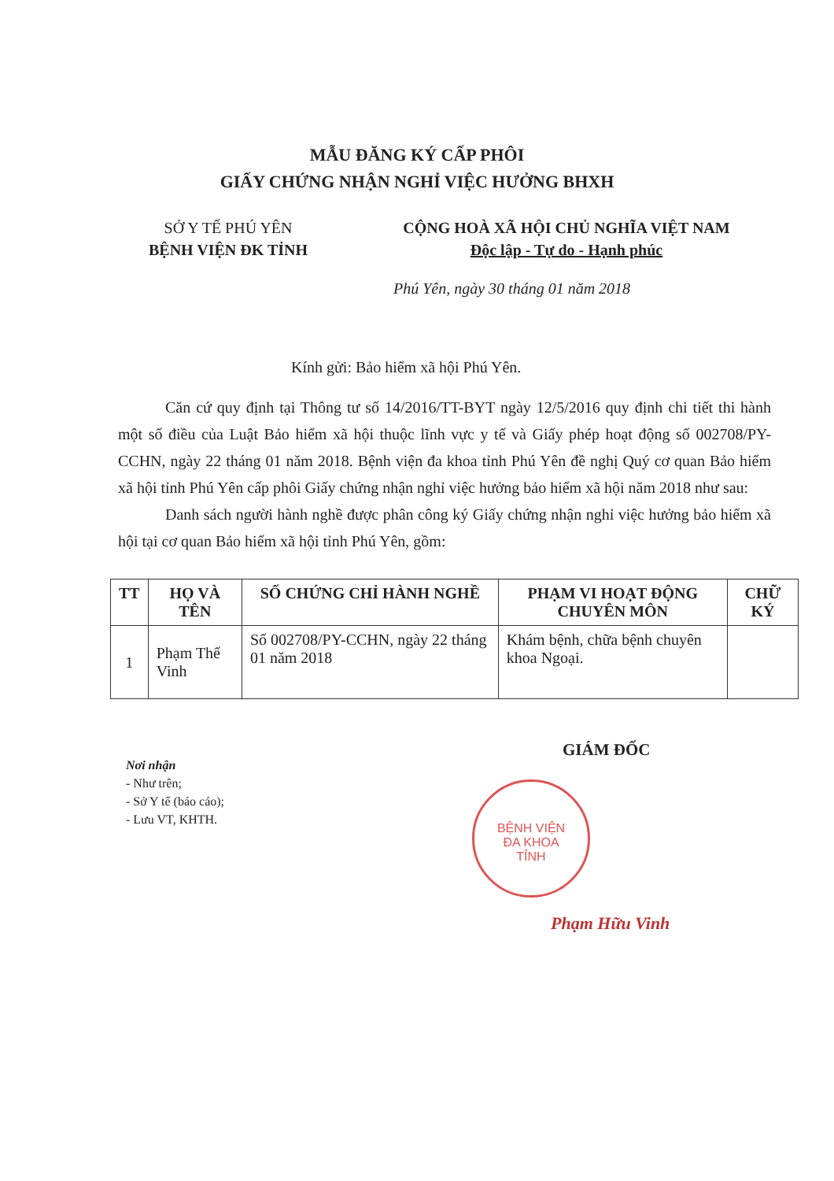MẪU ĐĂNG KÝ CẤP PHÔI
GIẤY CHỨNG NHẬN NGHỈ VIỆC HƯỞNG BHXH
SỞ Y TẾ PHÚ YÊN
BỆNH VIỆN ĐK TỈNH
CỘNG HOÀ XÃ HỘI CHỦ NGHĨA VIỆT NAM
Độc lập - Tự do - Hạnh phúc
Phú Yên, ngày 30 tháng 01 năm 2018
Kính gửi: Bảo hiểm xã hội Phú Yên.
Căn cứ quy định tại Thông tư số 14/2016/TT-BYT ngày 12/5/2016 quy định chi tiết thi hành một số điều của Luật Bảo hiểm xã hội thuộc lĩnh vực y tế và Giấy phép hoạt động số 002708/PY-CCHN, ngày 22 tháng 01 năm 2018. Bệnh viện đa khoa tỉnh Phú Yên đề nghị Quý cơ quan Bảo hiểm xã hội tỉnh Phú Yên cấp phôi Giấy chứng nhận nghỉ việc hưởng bảo hiểm xã hội năm 2018 như sau:
Danh sách người hành nghề được phân công ký Giấy chứng nhận nghỉ việc hưởng bảo hiểm xã hội tại cơ quan Bảo hiểm xã hội tỉnh Phú Yên, gồm:
| TT | HỌ VÀ TÊN | SỐ CHỨNG CHỈ HÀNH NGHỀ | PHẠM VI HOẠT ĐỘNG CHUYÊN MÔN | CHỮ KÝ |
| --- | --- | --- | --- | --- |
| 1 | Phạm Thế Vinh | Số 002708/PY-CCHN, ngày 22 tháng 01 năm 2018 | Khám bệnh, chữa bệnh chuyên khoa Ngoại. | |
GIÁM ĐỐC
Nơi nhận
- Như trên;
- Sở Y tế (báo cáo);
- Lưu VT, KHTH.
BỆNH VIỆN
ĐA KHOA
TỈNH
Phạm Hữu Vinh